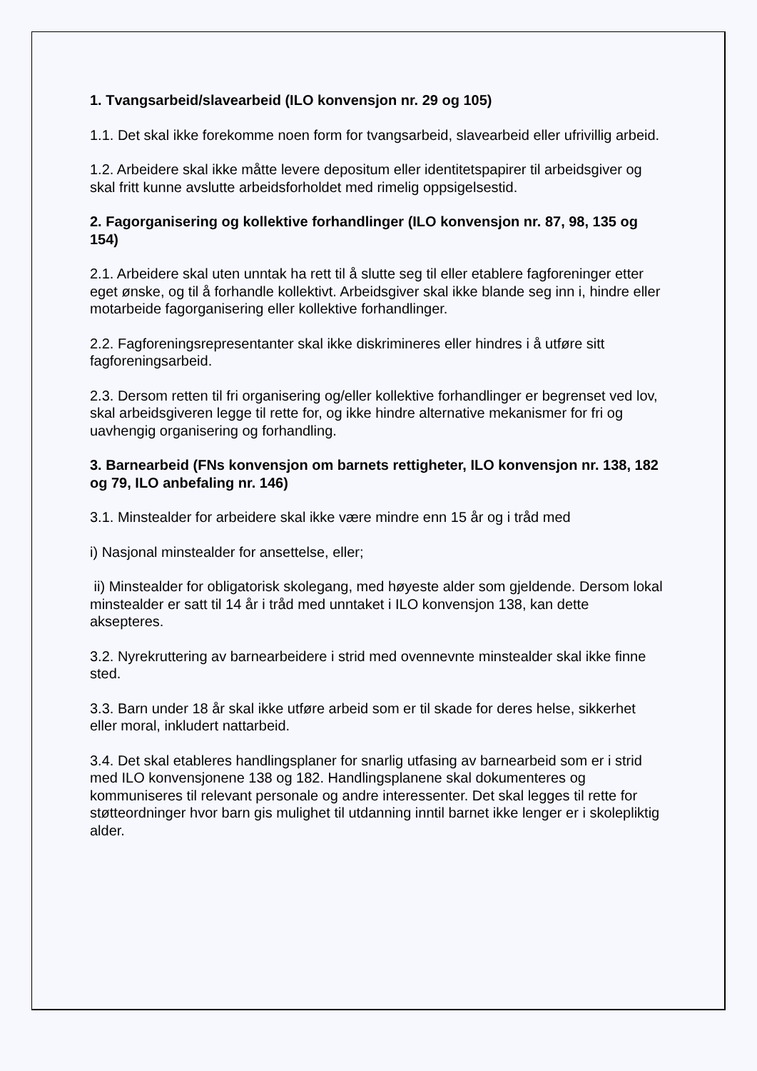1. Tvangsarbeid/slavearbeid (ILO konvensjon nr. 29 og 105)
1.1. Det skal ikke forekomme noen form for tvangsarbeid, slavearbeid eller ufrivillig arbeid.
1.2. Arbeidere skal ikke måtte levere depositum eller identitetspapirer til arbeidsgiver og skal fritt kunne avslutte arbeidsforholdet med rimelig oppsigelsestid.
2. Fagorganisering og kollektive forhandlinger (ILO konvensjon nr. 87, 98, 135 og 154)
2.1. Arbeidere skal uten unntak ha rett til å slutte seg til eller etablere fagforeninger etter eget ønske, og til å forhandle kollektivt. Arbeidsgiver skal ikke blande seg inn i, hindre eller motarbeide fagorganisering eller kollektive forhandlinger.
2.2. Fagforeningsrepresentanter skal ikke diskrimineres eller hindres i å utføre sitt fagforeningsarbeid.
2.3. Dersom retten til fri organisering og/eller kollektive forhandlinger er begrenset ved lov, skal arbeidsgiveren legge til rette for, og ikke hindre alternative mekanismer for fri og uavhengig organisering og forhandling.
3. Barnearbeid (FNs konvensjon om barnets rettigheter, ILO konvensjon nr. 138, 182 og 79, ILO anbefaling nr. 146)
3.1. Minstealder for arbeidere skal ikke være mindre enn 15 år og i tråd med
i) Nasjonal minstealder for ansettelse, eller;
ii) Minstealder for obligatorisk skolegang, med høyeste alder som gjeldende. Dersom lokal minstealder er satt til 14 år i tråd med unntaket i ILO konvensjon 138, kan dette aksepteres.
3.2. Nyrekruttering av barnearbeidere i strid med ovennevnte minstealder skal ikke finne sted.
3.3. Barn under 18 år skal ikke utføre arbeid som er til skade for deres helse, sikkerhet eller moral, inkludert nattarbeid.
3.4. Det skal etableres handlingsplaner for snarlig utfasing av barnearbeid som er i strid med ILO konvensjonene 138 og 182. Handlingsplanene skal dokumenteres og kommuniseres til relevant personale og andre interessenter. Det skal legges til rette for støtteordninger hvor barn gis mulighet til utdanning inntil barnet ikke lenger er i skolepliktig alder.